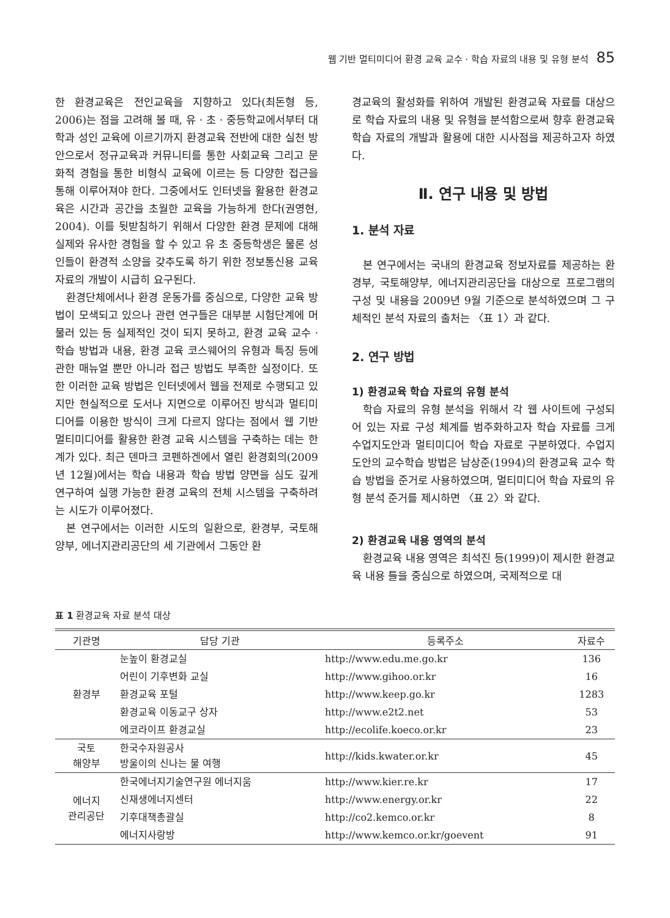웹 기반 멀티미디어 환경 교육 교수 · 학습 자료의 내용 및 유형 분석 85
한 환경교육은 전인교육을 지향하고 있다(최돈형 등, 2006)는 점을 고려해 볼 때, 유 · 초 · 중등학교에서부터 대학과 성인 교육에 이르기까지 환경교육 전반에 대한 실천 방안으로서 정규교육과 커뮤니티를 통한 사회교육 그리고 문화적 경험을 통한 비형식 교육에 이르는 등 다양한 접근을 통해 이루어져야 한다. 그중에서도 인터넷을 활용한 환경교육은 시간과 공간을 초월한 교육을 가능하게 한다(권영현, 2004). 이를 뒷받침하기 위해서 다양한 환경 문제에 대해 실제와 유사한 경험을 할 수 있고 유 초 중등학생은 물론 성인들이 환경적 소양을 갖추도록 하기 위한 정보통신용 교육 자료의 개발이 시급히 요구된다.
환경단체에서나 환경 운동가를 중심으로, 다양한 교육 방법이 모색되고 있으나 관련 연구들은 대부분 시험단계에 머물러 있는 등 실제적인 것이 되지 못하고, 환경 교육 교수 · 학습 방법과 내용, 환경 교육 코스웨어의 유형과 특징 등에 관한 매뉴얼 뿐만 아니라 접근 방법도 부족한 실정이다. 또한 이러한 교육 방법은 인터넷에서 웹을 전제로 수행되고 있지만 현실적으로 도서나 지면으로 이루어진 방식과 멀티미디어를 이용한 방식이 크게 다르지 않다는 점에서 웹 기반 멀티미디어를 활용한 환경 교육 시스템을 구축하는 데는 한계가 있다. 최근 덴마크 코펜하겐에서 열린 환경회의(2009년 12월)에서는 학습 내용과 학습 방법 양면을 심도 깊게 연구하여 실행 가능한 환경 교육의 전체 시스템을 구축하려는 시도가 이루어졌다.
본 연구에서는 이러한 시도의 일환으로, 환경부, 국토해양부, 에너지관리공단의 세 기관에서 그동안 환
경교육의 활성화를 위하여 개발된 환경교육 자료를 대상으로 학습 자료의 내용 및 유형을 분석함으로써 향후 환경교육 학습 자료의 개발과 활용에 대한 시사점을 제공하고자 하였다.
Ⅱ. 연구 내용 및 방법
1. 분석 자료
본 연구에서는 국내의 환경교육 정보자료를 제공하는 환경부, 국토해양부, 에너지관리공단을 대상으로 프로그램의 구성 및 내용을 2009년 9월 기준으로 분석하였으며 그 구체적인 분석 자료의 출처는 〈표 1〉과 같다.
2. 연구 방법
1) 환경교육 학습 자료의 유형 분석
학습 자료의 유형 분석을 위해서 각 웹 사이트에 구성되어 있는 자료 구성 체계를 범주화하고자 학습 자료를 크게 수업지도안과 멀티미디어 학습 자료로 구분하였다. 수업지도안의 교수학습 방법은 남상준(1994)의 환경교육 교수 학습 방법을 준거로 사용하였으며, 멀티미디어 학습 자료의 유형 분석 준거를 제시하면 〈표 2〉와 같다.
2) 환경교육 내용 영역의 분석
환경교육 내용 영역은 최석진 등(1999)이 제시한 환경교육 내용 틀을 중심으로 하였으며, 국제적으로 대
표 1 환경교육 자료 분석 대상
| 기관명 | 담당 기관 | 등록주소 | 자료수 |
| --- | --- | --- | --- |
| 환경부 | 눈높이 환경교실 | http://www.edu.me.go.kr | 136 |
| | 어린이 기후변화 교실 | http://www.gihoo.or.kr | 16 |
| | 환경교육 포털 | http://www.keep.go.kr | 1283 |
| | 환경교육 이동교구 상자 | http://www.e2t2.net | 53 |
| | 에코라이프 환경교실 | http://ecolife.koeco.or.kr | 23 |
| 국토 해양부 | 한국수자원공사 방울이의 신나는 물 여행 | http://kids.kwater.or.kr | 45 |
| 에너지 관리공단 | 한국에너지기술연구원 에너지움 | http://www.kier.re.kr | 17 |
| | 신재생에너지센터 | http://www.energy.or.kr | 22 |
| | 기후대책총괄실 | http://co2.kemco.or.kr | 8 |
| | 에너지사랑방 | http://www.kemco.or.kr/goevent | 91 |